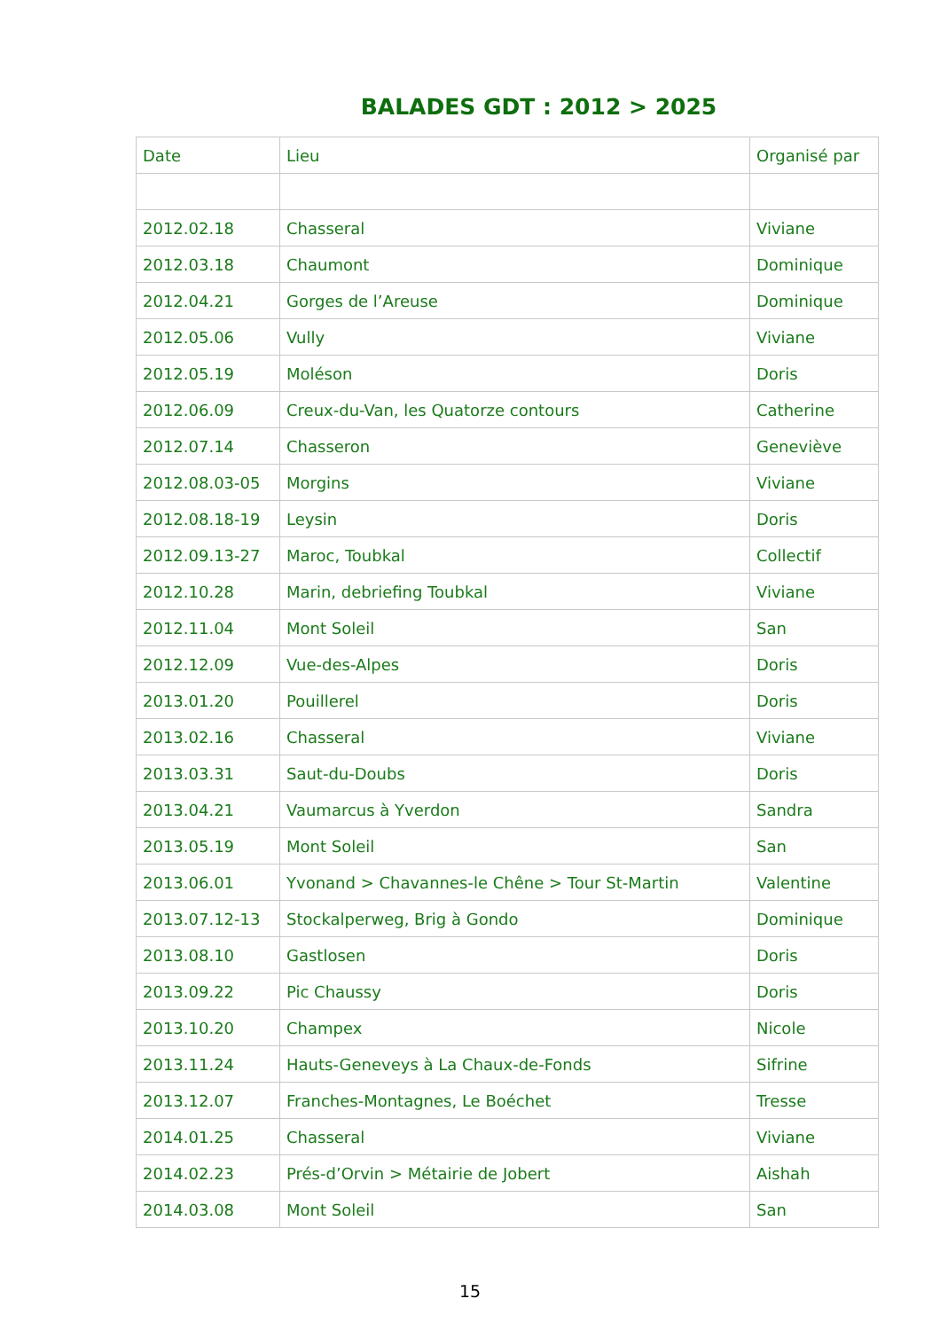BALADES GDT : 2012 > 2025
| Date | Lieu | Organisé par |
| --- | --- | --- |
| 2012.02.18 | Chasseral | Viviane |
| 2012.03.18 | Chaumont | Dominique |
| 2012.04.21 | Gorges de l’Areuse | Dominique |
| 2012.05.06 | Vully | Viviane |
| 2012.05.19 | Moléson | Doris |
| 2012.06.09 | Creux-du-Van, les Quatorze contours | Catherine |
| 2012.07.14 | Chasseron | Geneviève |
| 2012.08.03-05 | Morgins | Viviane |
| 2012.08.18-19 | Leysin | Doris |
| 2012.09.13-27 | Maroc, Toubkal | Collectif |
| 2012.10.28 | Marin, debriefing Toubkal | Viviane |
| 2012.11.04 | Mont Soleil | San |
| 2012.12.09 | Vue-des-Alpes | Doris |
| 2013.01.20 | Pouillerel | Doris |
| 2013.02.16 | Chasseral | Viviane |
| 2013.03.31 | Saut-du-Doubs | Doris |
| 2013.04.21 | Vaumarcus à Yverdon | Sandra |
| 2013.05.19 | Mont Soleil | San |
| 2013.06.01 | Yvonand > Chavannes-le Chêne > Tour St-Martin | Valentine |
| 2013.07.12-13 | Stockalperweg, Brig à Gondo | Dominique |
| 2013.08.10 | Gastlosen | Doris |
| 2013.09.22 | Pic Chaussy | Doris |
| 2013.10.20 | Champex | Nicole |
| 2013.11.24 | Hauts-Geneveys à La Chaux-de-Fonds | Sifrine |
| 2013.12.07 | Franches-Montagnes, Le Boéchet | Tresse |
| 2014.01.25 | Chasseral | Viviane |
| 2014.02.23 | Prés-d’Orvin > Métairie de Jobert | Aishah |
| 2014.03.08 | Mont Soleil | San |
15